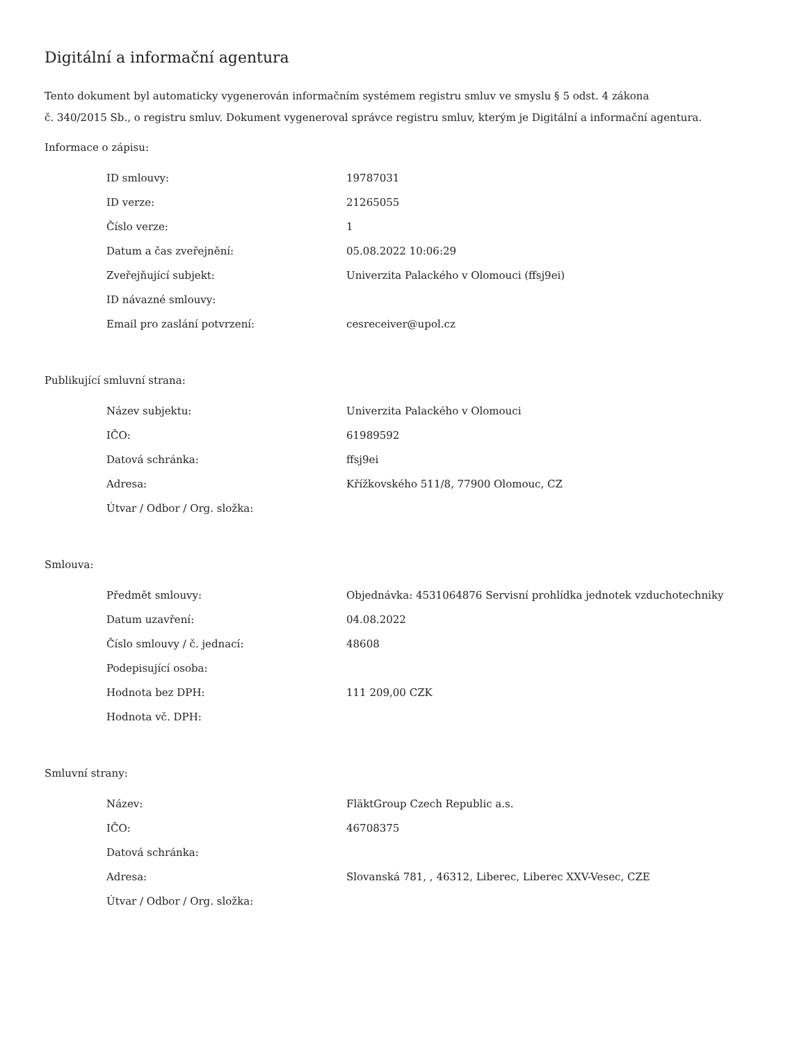Digitální a informační agentura
Tento dokument byl automaticky vygenerován informačním systémem registru smluv ve smyslu § 5 odst. 4 zákona
č. 340/2015 Sb., o registru smluv. Dokument vygeneroval správce registru smluv, kterým je Digitální a informační agentura.
Informace o zápisu:
| ID smlouvy: | 19787031 |
| ID verze: | 21265055 |
| Číslo verze: | 1 |
| Datum a čas zveřejnění: | 05.08.2022 10:06:29 |
| Zveřejňující subjekt: | Univerzita Palackého v Olomouci (ffsj9ei) |
| ID návazné smlouvy: | |
| Email pro zaslání potvrzení: | cesreceiver@upol.cz |
Publikující smluvní strana:
| Název subjektu: | Univerzita Palackého v Olomouci |
| IČO: | 61989592 |
| Datová schránka: | ffsj9ei |
| Adresa: | Křížkovského 511/8, 77900 Olomouc, CZ |
| Útvar / Odbor / Org. složka: | |
Smlouva:
| Předmět smlouvy: | Objednávka: 4531064876 Servisní prohlídka jednotek vzduchotechniky |
| Datum uzavření: | 04.08.2022 |
| Číslo smlouvy / č. jednací: | 48608 |
| Podepisující osoba: | |
| Hodnota bez DPH: | 111 209,00 CZK |
| Hodnota vč. DPH: | |
Smluvní strany:
| Název: | FläktGroup Czech Republic a.s. |
| IČO: | 46708375 |
| Datová schránka: | |
| Adresa: | Slovanská 781, , 46312, Liberec, Liberec XXV-Vesec, CZE |
| Útvar / Odbor / Org. složka: | |